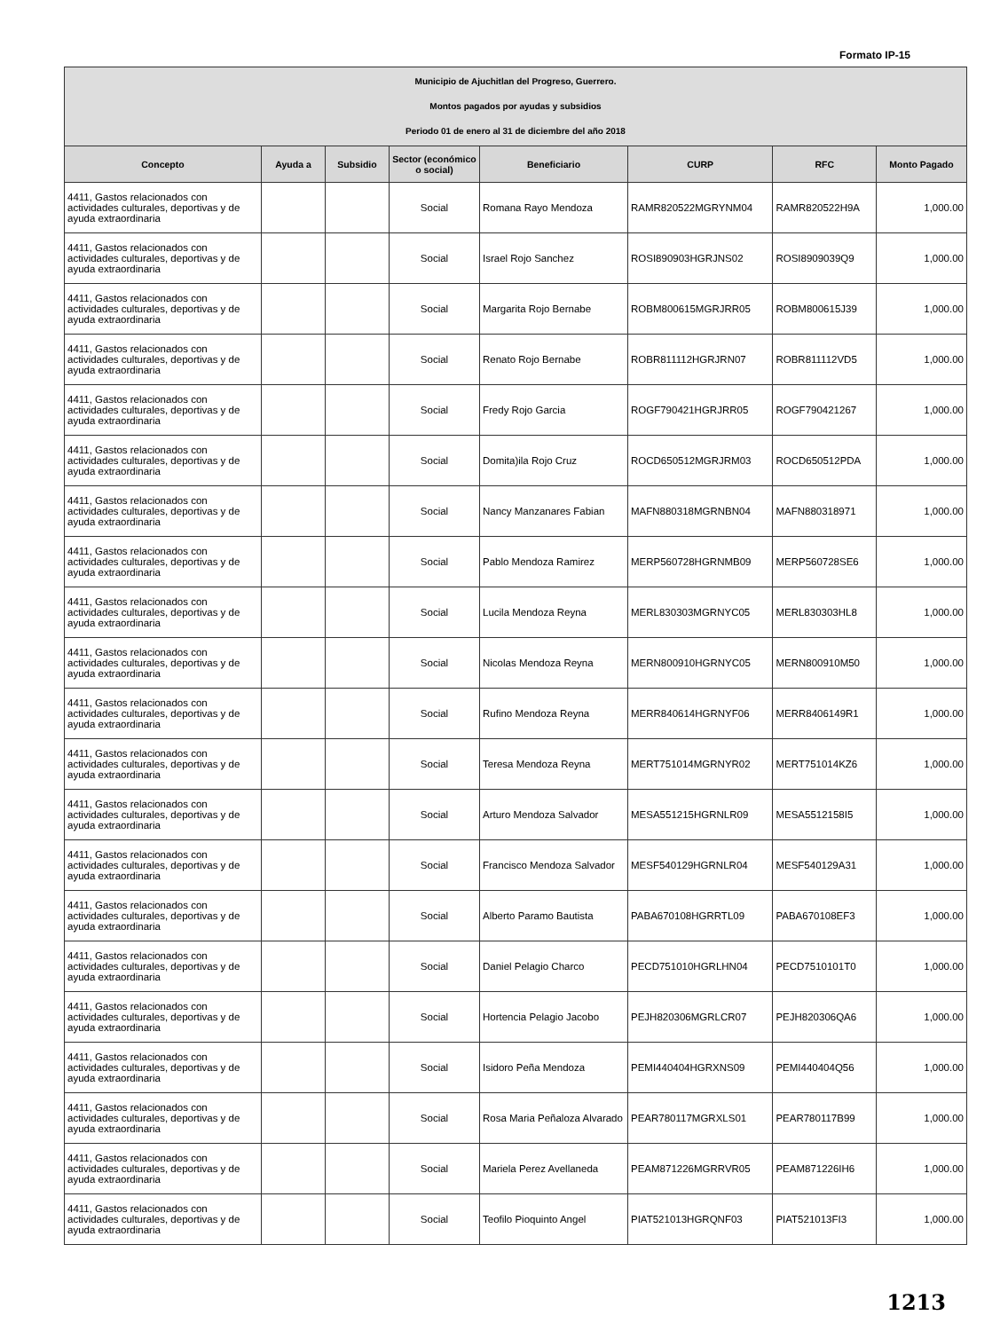Formato IP-15
| Municipio de Ajuchitlan del Progreso, Guerrero. Montos pagados por ayudas y subsidios Periodo 01 de enero al 31 de diciembre del año 2018 | | | | | | | |
| Concepto | Ayuda a | Subsidio | Sector (económico o social) | Beneficiario | CURP | RFC | Monto Pagado |
| 4411, Gastos relacionados con actividades culturales, deportivas y de ayuda extraordinaria | | | Social | Romana Rayo Mendoza | RAMR820522MGRYNM04 | RAMR820522H9A | 1,000.00 |
| 4411, Gastos relacionados con actividades culturales, deportivas y de ayuda extraordinaria | | | Social | Israel Rojo Sanchez | ROSI890903HGRJNS02 | ROSI8909039Q9 | 1,000.00 |
| 4411, Gastos relacionados con actividades culturales, deportivas y de ayuda extraordinaria | | | Social | Margarita Rojo Bernabe | ROBM800615MGRJRR05 | ROBM800615J39 | 1,000.00 |
| 4411, Gastos relacionados con actividades culturales, deportivas y de ayuda extraordinaria | | | Social | Renato Rojo Bernabe | ROBR811112HGRJRN07 | ROBR811112VD5 | 1,000.00 |
| 4411, Gastos relacionados con actividades culturales, deportivas y de ayuda extraordinaria | | | Social | Fredy Rojo Garcia | ROGF790421HGRJRR05 | ROGF790421267 | 1,000.00 |
| 4411, Gastos relacionados con actividades culturales, deportivas y de ayuda extraordinaria | | | Social | Domita)ila Rojo Cruz | ROCD650512MGRJRM03 | ROCD650512PDA | 1,000.00 |
| 4411, Gastos relacionados con actividades culturales, deportivas y de ayuda extraordinaria | | | Social | Nancy Manzanares Fabian | MAFN880318MGRNBN04 | MAFN880318971 | 1,000.00 |
| 4411, Gastos relacionados con actividades culturales, deportivas y de ayuda extraordinaria | | | Social | Pablo Mendoza Ramirez | MERP560728HGRNMB09 | MERP560728SE6 | 1,000.00 |
| 4411, Gastos relacionados con actividades culturales, deportivas y de ayuda extraordinaria | | | Social | Lucila Mendoza Reyna | MERL830303MGRNYC05 | MERL830303HL8 | 1,000.00 |
| 4411, Gastos relacionados con actividades culturales, deportivas y de ayuda extraordinaria | | | Social | Nicolas Mendoza Reyna | MERN800910HGRNYC05 | MERN800910M50 | 1,000.00 |
| 4411, Gastos relacionados con actividades culturales, deportivas y de ayuda extraordinaria | | | Social | Rufino Mendoza Reyna | MERR840614HGRNYF06 | MERR8406149R1 | 1,000.00 |
| 4411, Gastos relacionados con actividades culturales, deportivas y de ayuda extraordinaria | | | Social | Teresa Mendoza Reyna | MERT751014MGRNYR02 | MERT751014KZ6 | 1,000.00 |
| 4411, Gastos relacionados con actividades culturales, deportivas y de ayuda extraordinaria | | | Social | Arturo Mendoza Salvador | MESA551215HGRNLR09 | MESA5512158I5 | 1,000.00 |
| 4411, Gastos relacionados con actividades culturales, deportivas y de ayuda extraordinaria | | | Social | Francisco Mendoza Salvador | MESF540129HGRNLR04 | MESF540129A31 | 1,000.00 |
| 4411, Gastos relacionados con actividades culturales, deportivas y de ayuda extraordinaria | | | Social | Alberto Paramo Bautista | PABA670108HGRRTL09 | PABA670108EF3 | 1,000.00 |
| 4411, Gastos relacionados con actividades culturales, deportivas y de ayuda extraordinaria | | | Social | Daniel Pelagio Charco | PECD751010HGRLHN04 | PECD7510101T0 | 1,000.00 |
| 4411, Gastos relacionados con actividades culturales, deportivas y de ayuda extraordinaria | | | Social | Hortencia Pelagio Jacobo | PEJH820306MGRLCR07 | PEJH820306QA6 | 1,000.00 |
| 4411, Gastos relacionados con actividades culturales, deportivas y de ayuda extraordinaria | | | Social | Isidoro Peña Mendoza | PEMI440404HGRXNS09 | PEMI440404Q56 | 1,000.00 |
| 4411, Gastos relacionados con actividades culturales, deportivas y de ayuda extraordinaria | | | Social | Rosa Maria Peñaloza Alvarado | PEAR780117MGRXLS01 | PEAR780117B99 | 1,000.00 |
| 4411, Gastos relacionados con actividades culturales, deportivas y de ayuda extraordinaria | | | Social | Mariela Perez Avellaneda | PEAM871226MGRRVR05 | PEAM871226IH6 | 1,000.00 |
| 4411, Gastos relacionados con actividades culturales, deportivas y de ayuda extraordinaria | | | Social | Teofilo Pioquinto Angel | PIAT521013HGRQNF03 | PIAT521013FI3 | 1,000.00 |
1213